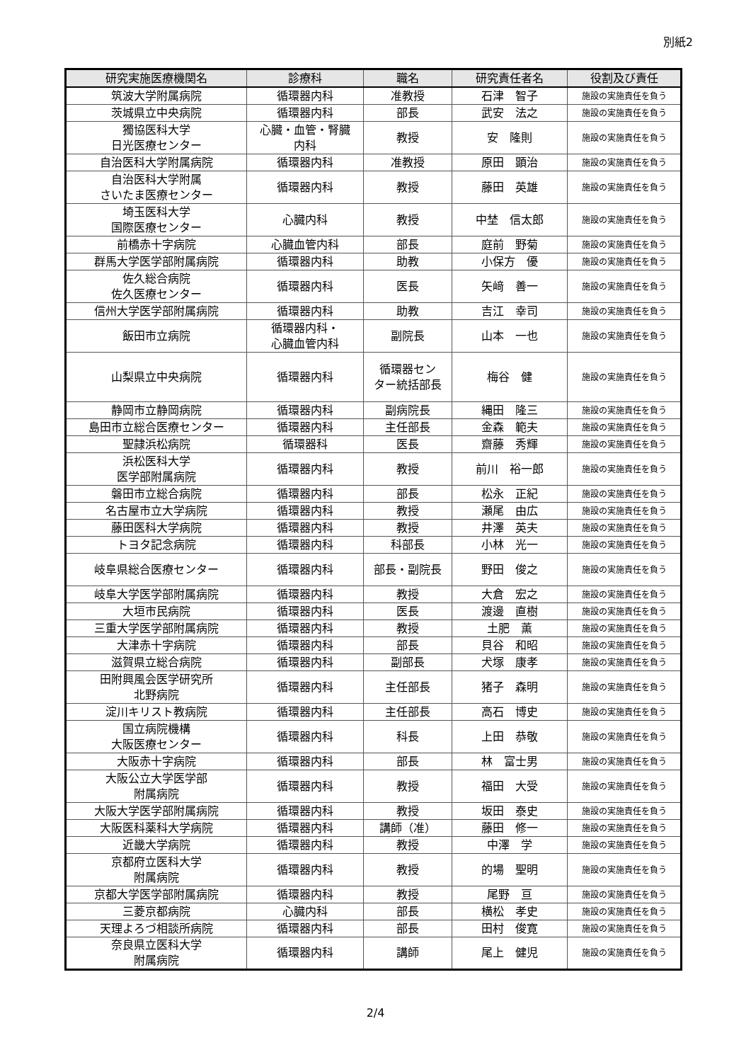別紙2
| 研究実施医療機関名 | 診療科 | 職名 | 研究責任者名 | 役割及び責任 |
| --- | --- | --- | --- | --- |
| 筑波大学附属病院 | 循環器内科 | 准教授 | 石津 智子 | 施設の実施責任を負う |
| 茨城県立中央病院 | 循環器内科 | 部長 | 武安 法之 | 施設の実施責任を負う |
| 獨協医科大学 日光医療センター | 心臓・血管・腎臓 内科 | 教授 | 安 隆則 | 施設の実施責任を負う |
| 自治医科大学附属病院 | 循環器内科 | 准教授 | 原田 顕治 | 施設の実施責任を負う |
| 自治医科大学附属 さいたま医療センター | 循環器内科 | 教授 | 藤田 英雄 | 施設の実施責任を負う |
| 埼玉医科大学 国際医療センター | 心臓内科 | 教授 | 中埜 信太郎 | 施設の実施責任を負う |
| 前橋赤十字病院 | 心臓血管内科 | 部長 | 庭前 野菊 | 施設の実施責任を負う |
| 群馬大学医学部附属病院 | 循環器内科 | 助教 | 小保方 優 | 施設の実施責任を負う |
| 佐久総合病院 佐久医療センター | 循環器内科 | 医長 | 矢﨑 善一 | 施設の実施責任を負う |
| 信州大学医学部附属病院 | 循環器内科 | 助教 | 吉江 幸司 | 施設の実施責任を負う |
| 飯田市立病院 | 循環器内科・ 心臓血管内科 | 副院長 | 山本 一也 | 施設の実施責任を負う |
| 山梨県立中央病院 | 循環器内科 | 循環器セン ター統括部長 | 梅谷 健 | 施設の実施責任を負う |
| 静岡市立静岡病院 | 循環器内科 | 副病院長 | 縄田 隆三 | 施設の実施責任を負う |
| 島田市立総合医療センター | 循環器内科 | 主任部長 | 金森 範夫 | 施設の実施責任を負う |
| 聖隷浜松病院 | 循環器科 | 医長 | 齋藤 秀輝 | 施設の実施責任を負う |
| 浜松医科大学 医学部附属病院 | 循環器内科 | 教授 | 前川 裕一郎 | 施設の実施責任を負う |
| 磐田市立総合病院 | 循環器内科 | 部長 | 松永 正紀 | 施設の実施責任を負う |
| 名古屋市立大学病院 | 循環器内科 | 教授 | 瀬尾 由広 | 施設の実施責任を負う |
| 藤田医科大学病院 | 循環器内科 | 教授 | 井澤 英夫 | 施設の実施責任を負う |
| トヨタ記念病院 | 循環器内科 | 科部長 | 小林 光一 | 施設の実施責任を負う |
| 岐阜県総合医療センター | 循環器内科 | 部長・副院長 | 野田 俊之 | 施設の実施責任を負う |
| 岐阜大学医学部附属病院 | 循環器内科 | 教授 | 大倉 宏之 | 施設の実施責任を負う |
| 大垣市民病院 | 循環器内科 | 医長 | 渡邊 直樹 | 施設の実施責任を負う |
| 三重大学医学部附属病院 | 循環器内科 | 教授 | 土肥 薫 | 施設の実施責任を負う |
| 大津赤十字病院 | 循環器内科 | 部長 | 貝谷 和昭 | 施設の実施責任を負う |
| 滋賀県立総合病院 | 循環器内科 | 副部長 | 犬塚 康孝 | 施設の実施責任を負う |
| 田附興風会医学研究所 北野病院 | 循環器内科 | 主任部長 | 猪子 森明 | 施設の実施責任を負う |
| 淀川キリスト教病院 | 循環器内科 | 主任部長 | 高石 博史 | 施設の実施責任を負う |
| 国立病院機構 大阪医療センター | 循環器内科 | 科長 | 上田 恭敬 | 施設の実施責任を負う |
| 大阪赤十字病院 | 循環器内科 | 部長 | 林 富士男 | 施設の実施責任を負う |
| 大阪公立大学医学部 附属病院 | 循環器内科 | 教授 | 福田 大受 | 施設の実施責任を負う |
| 大阪大学医学部附属病院 | 循環器内科 | 教授 | 坂田 泰史 | 施設の実施責任を負う |
| 大阪医科薬科大学病院 | 循環器内科 | 講師（准） | 藤田 修一 | 施設の実施責任を負う |
| 近畿大学病院 | 循環器内科 | 教授 | 中澤 学 | 施設の実施責任を負う |
| 京都府立医科大学 附属病院 | 循環器内科 | 教授 | 的場 聖明 | 施設の実施責任を負う |
| 京都大学医学部附属病院 | 循環器内科 | 教授 | 尾野 亘 | 施設の実施責任を負う |
| 三菱京都病院 | 心臓内科 | 部長 | 横松 孝史 | 施設の実施責任を負う |
| 天理よろづ相談所病院 | 循環器内科 | 部長 | 田村 俊寛 | 施設の実施責任を負う |
| 奈良県立医科大学 附属病院 | 循環器内科 | 講師 | 尾上 健児 | 施設の実施責任を負う |
2/4